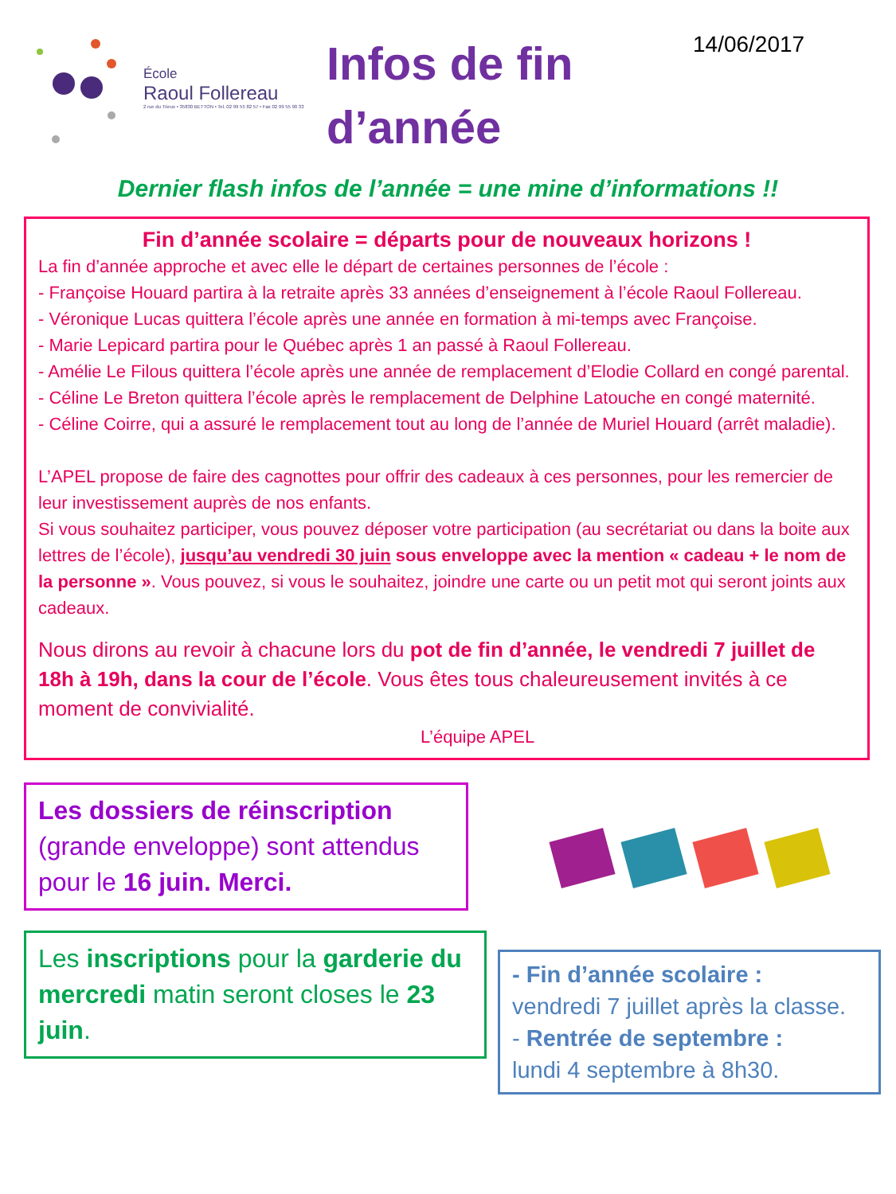École
Raoul Follereau
2 rue du Trieux • 35830 BETTON • Tel. 02 99 55 82 57 • Fax 02 99 55 90 33
Infos de fin d’année
14/06/2017
Dernier flash infos de l’année = une mine d’informations !!
Fin d’année scolaire = départs pour de nouveaux horizons !
La fin d’année approche et avec elle le départ de certaines personnes de l’école :
- Françoise Houard partira à la retraite après 33 années d’enseignement à l’école Raoul Follereau.
- Véronique Lucas quittera l’école après une année en formation à mi-temps avec Françoise.
- Marie Lepicard partira pour le Québec après 1 an passé à Raoul Follereau.
- Amélie Le Filous quittera l’école après une année de remplacement d’Elodie Collard en congé parental.
- Céline Le Breton quittera l’école après le remplacement de Delphine Latouche en congé maternité.
- Céline Coirre, qui a assuré le remplacement tout au long de l’année de Muriel Houard (arrêt maladie).
L’APEL propose de faire des cagnottes pour offrir des cadeaux à ces personnes, pour les remercier de leur investissement auprès de nos enfants.
Si vous souhaitez participer, vous pouvez déposer votre participation (au secrétariat ou dans la boite aux lettres de l’école), jusqu’au vendredi 30 juin sous enveloppe avec la mention « cadeau + le nom de la personne ». Vous pouvez, si vous le souhaitez, joindre une carte ou un petit mot qui seront joints aux cadeaux.
Nous dirons au revoir à chacune lors du pot de fin d’année, le vendredi 7 juillet de 18h à 19h, dans la cour de l’école. Vous êtes tous chaleureusement invités à ce moment de convivialité.
L’équipe APEL
Les dossiers de réinscription (grande enveloppe) sont attendus pour le 16 juin. Merci.
Les inscriptions pour la garderie du mercredi matin seront closes le 23 juin.
- Fin d’année scolaire :
vendredi 7 juillet après la classe.
- Rentrée de septembre :
lundi 4 septembre à 8h30.